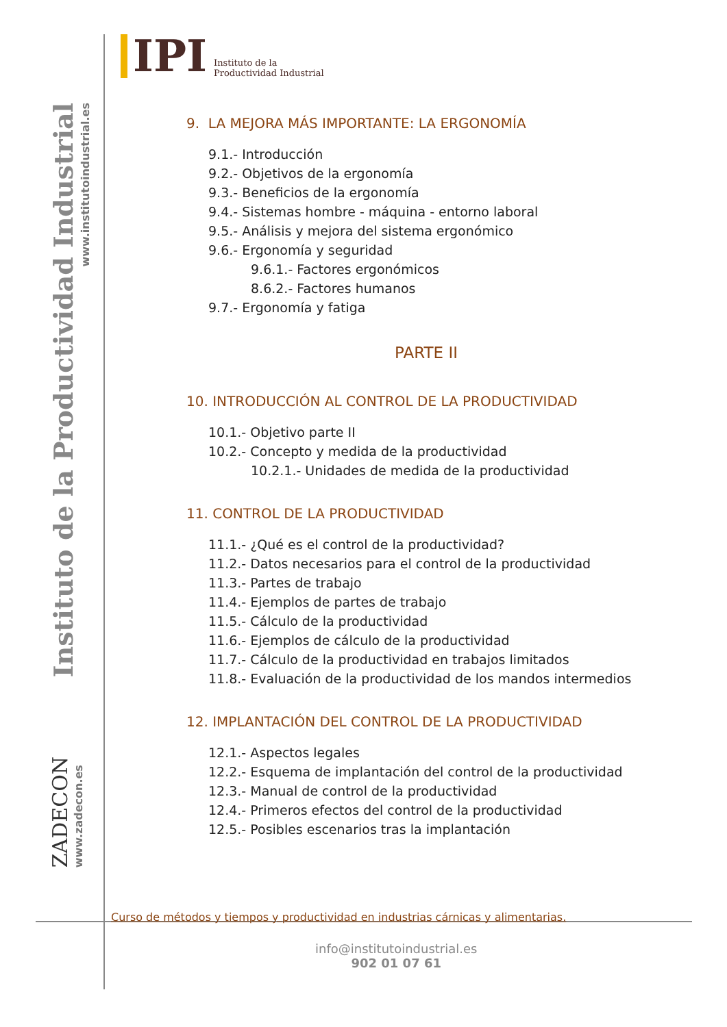IPI
Instituto de la
Productividad Industrial
Instituto de la Productividad Industrial
www.institutoindustrial.es
ZADECON
www.zadecon.es
9. LA MEJORA MÁS IMPORTANTE: LA ERGONOMÍA
9.1.- Introducción
9.2.- Objetivos de la ergonomía
9.3.- Beneficios de la ergonomía
9.4.- Sistemas hombre - máquina - entorno laboral
9.5.- Análisis y mejora del sistema ergonómico
9.6.- Ergonomía y seguridad
9.6.1.- Factores ergonómicos
8.6.2.- Factores humanos
9.7.- Ergonomía y fatiga
PARTE II
10. INTRODUCCIÓN AL CONTROL DE LA PRODUCTIVIDAD
10.1.- Objetivo parte II
10.2.- Concepto y medida de la productividad
10.2.1.- Unidades de medida de la productividad
11. CONTROL DE LA PRODUCTIVIDAD
11.1.- ¿Qué es el control de la productividad?
11.2.- Datos necesarios para el control de la productividad
11.3.- Partes de trabajo
11.4.- Ejemplos de partes de trabajo
11.5.- Cálculo de la productividad
11.6.- Ejemplos de cálculo de la productividad
11.7.- Cálculo de la productividad en trabajos limitados
11.8.- Evaluación de la productividad de los mandos intermedios
12. IMPLANTACIÓN DEL CONTROL DE LA PRODUCTIVIDAD
12.1.- Aspectos legales
12.2.- Esquema de implantación del control de la productividad
12.3.- Manual de control de la productividad
12.4.- Primeros efectos del control de la productividad
12.5.- Posibles escenarios tras la implantación
Curso de métodos y tiempos y productividad en industrias cárnicas y alimentarias.
info@institutoindustrial.es
902 01 07 61